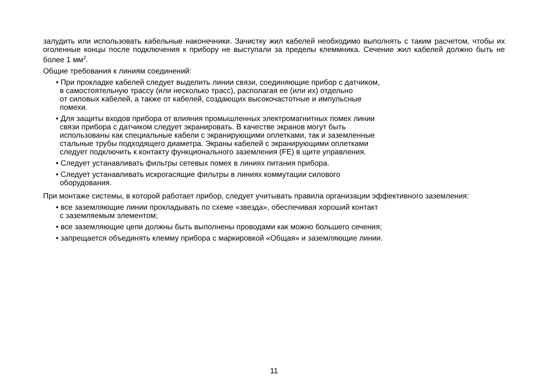залудить или использовать кабельные наконечники. Зачистку жил кабелей необходимо выполнять с таким расчетом, чтобы их оголенные концы после подключения к прибору не выступали за пределы клеммника. Сечение жил кабелей должно быть не более 1 мм<sup>2</sup>.
Общие требования к линиям соединений:
• При прокладке кабелей следует выделить линии связи, соединяющие прибор с датчиком,
в самостоятельную трассу (или несколько трасс), располагая ее (или их) отдельно
от силовых кабелей, а также от кабелей, создающих высокочастотные и импульсные
помехи.
• Для защиты входов прибора от влияния промышленных электромагнитных помех линии
связи прибора с датчиком следует экранировать. В качестве экранов могут быть
использованы как специальные кабели с экранирующими оплетками, так и заземленные
стальные трубы подходящего диаметра. Экраны кабелей с экранирующими оплетками
следует подключить к контакту функционального заземления (FE) в щите управления.
• Следует устанавливать фильтры сетевых помех в линиях питания прибора.
• Следует устанавливать искрогасящие фильтры в линиях коммутации силового
оборудования.
При монтаже системы, в которой работает прибор, следует учитывать правила организации эффективного заземления:
• все заземляющие линии прокладывать по схеме «звезда», обеспечивая хороший контакт
с заземляемым элементом;
• все заземляющие цепи должны быть выполнены проводами как можно большего сечения;
• запрещается объединять клемму прибора с маркировкой «Общая» и заземляющие линии.
11